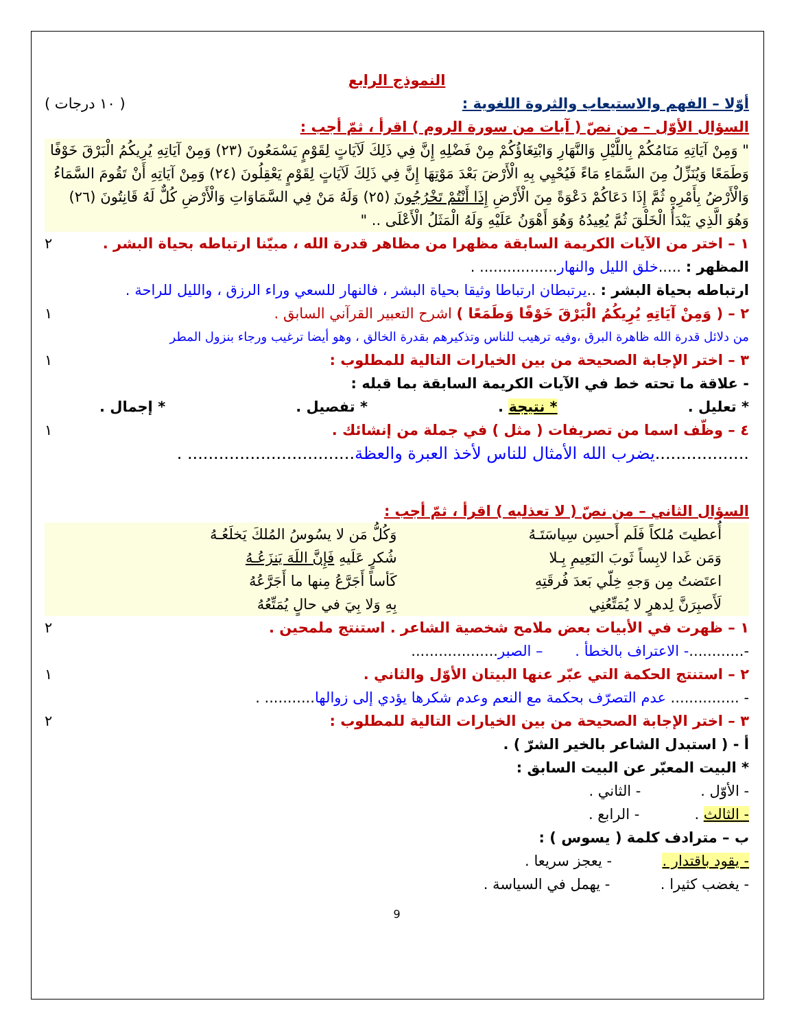النموذج الرابع
أوّلا – الفهم والاستيعاب والثروة اللغوية : ( ١٠ درجات )
السؤال الأوّل – من نصّ ( آيات من سورة الروم ) اقرأ ، ثمّ أجب :
" وَمِنْ آيَاتِهِ مَنَامُكُمْ بِاللَّيْلِ وَالنَّهَارِ وَابْتِغَاؤُكُمْ مِنْ فَضْلِهِ إِنَّ فِي ذَلِكَ لَآيَاتٍ لِقَوْمٍ يَسْمَعُونَ (٢٣) وَمِنْ آيَاتِهِ يُرِيكُمُ الْبَرْقَ خَوْفًا وَطَمَعًا وَيُنَزِّلُ مِنَ السَّمَاءِ مَاءً فَيُحْيِي بِهِ الْأَرْضَ بَعْدَ مَوْتِهَا إِنَّ فِي ذَلِكَ لَآيَاتٍ لِقَوْمٍ يَعْقِلُونَ (٢٤) وَمِنْ آيَاتِهِ أَنْ تَقُومَ السَّمَاءُ وَالْأَرْضُ بِأَمْرِهِ ثُمَّ إِذَا دَعَاكُمْ دَعْوَةً مِنَ الْأَرْضِ إِذَا أَنْتُمْ تَخْرُجُونَ (٢٥) وَلَهُ مَنْ فِي السَّمَاوَاتِ وَالْأَرْضِ كُلٌّ لَهُ قَانِتُونَ (٢٦) وَهُوَ الَّذِي يَبْدَأُ الْخَلْقَ ثُمَّ يُعِيدُهُ وَهُوَ أَهْوَنُ عَلَيْهِ وَلَهُ الْمَثَلُ الْأَعْلَى .. "
١ – اختر من الآيات الكريمة السابقة مظهرا من مظاهر قدرة الله ، مبيّنا ارتباطه بحياة البشر . ٢
المظهر : .....خلق الليل والنهار................. .
ارتباطه بحياة البشر : ..يرتبطان ارتباطا وثيقا بحياة البشر ، فالنهار للسعي وراء الرزق ، والليل للراحة .
٢ – ( وَمِنْ آيَاتِهِ يُرِيكُمُ الْبَرْقَ خَوْفًا وَطَمَعًا ) اشرح التعبير القرآني السابق . ١
من دلائل قدرة الله ظاهرة البرق ،وفيه ترهيب للناس وتذكيرهم بقدرة الخالق ، وهو أيضا ترغيب ورجاء بنزول المطر
٣ – اختر الإجابة الصحيحة من بين الخيارات التالية للمطلوب : ١
- علاقة ما تحته خط في الآيات الكريمة السابقة بما قبله :
* تعليل . * نتيجة . * تفصيل . * إجمال .
٤ – وظّف اسما من تصريفات ( مثل ) في جملة من إنشائك . ١
..................يضرب الله الأمثال للناس لأخذ العبرة والعظة................................ .
السؤال الثاني – من نصّ ( لا تعذليه ) اقرأ ، ثمّ أجب :
أُعطيتَ مُلكاً فَلَم أَحسِن سِياسَتَـهُ وَكُلُّ مَن لا يسُوسُ المُلكَ يَخلَعُـهُ وَمَن غَدا لابِساً ثَوبَ النَعِيمِ بِـلا شُكرٍ عَلَيهِ فَإِنَّ اللَهَ يَنزَعُـهُ اعتَضتُ مِن وَجهِ خِلّي بَعدَ فُرقَتِهِ كَأساً أَجَرَّعُ مِنها ما أَجَرَّعُهُ لَأَصبِرَنَّ لِدهرٍ لا يُمَتِّعُنِي بِهِ وَلا بِيَ في حالٍ يُمَتِّعُهُ
١ – ظهرت في الأبيات بعض ملامح شخصية الشاعر . استنتج ملمحين . ٢
-............- الاعتراف بالخطأ . – الصبر...................
٢ – استنتج الحكمة التي عبّر عنها البيتان الأوّل والثاني . ١
- ............... عدم التصرّف بحكمة مع النعم وعدم شكرها يؤدي إلى زوالها........... .
٣ – اختر الإجابة الصحيحة من بين الخيارات التالية للمطلوب : ٢
أ - ( استبدل الشاعر بالخير الشرّ ) .
* البيت المعبّر عن البيت السابق :
- الأوّل . - الثاني .
- الثالث . - الرابع .
ب – مترادف كلمة ( يسوس ) :
- يقود باقتدار . - يعجز سريعا .
- يغضب كثيرا . - يهمل في السياسة .
9